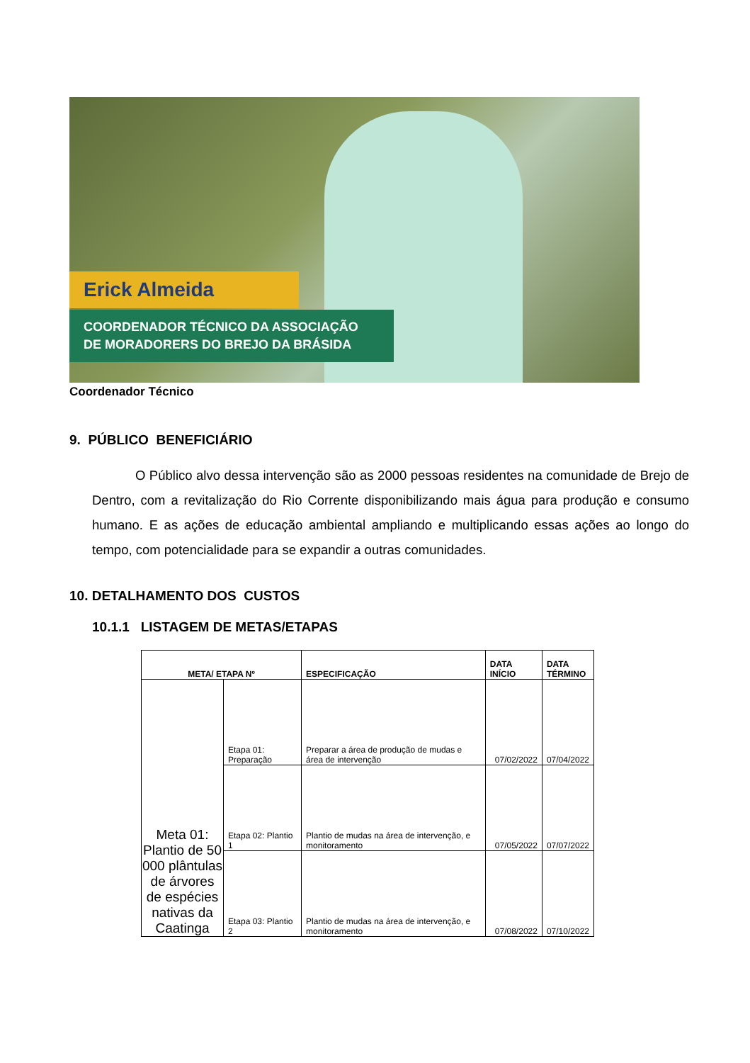Erick Almeida
COORDENADOR TÉCNICO DA ASSOCIAÇÃO
DE MORADORERS DO BREJO DA BRÁSIDA
Coordenador Técnico
9. PÚBLICO BENEFICIÁRIO
O Público alvo dessa intervenção são as 2000 pessoas residentes na comunidade de Brejo de Dentro, com a revitalização do Rio Corrente disponibilizando mais água para produção e consumo humano. E as ações de educação ambiental ampliando e multiplicando essas ações ao longo do tempo, com potencialidade para se expandir a outras comunidades.
10. DETALHAMENTO DOS CUSTOS
10.1.1 LISTAGEM DE METAS/ETAPAS
| META/ ETAPA Nº | | ESPECIFICAÇÃO | DATA INÍCIO | DATA TÉRMINO |
| --- | --- | --- | --- | --- |
| Meta 01: Plantio de 50 000 plântulas de árvores de espécies nativas da Caatinga | Etapa 01: Preparação | Preparar a área de produção de mudas e área de intervenção | 07/02/2022 | 07/04/2022 |
| | Etapa 02: Plantio 1 | Plantio de mudas na área de intervenção, e monitoramento | 07/05/2022 | 07/07/2022 |
| | Etapa 03: Plantio 2 | Plantio de mudas na área de intervenção, e monitoramento | 07/08/2022 | 07/10/2022 |